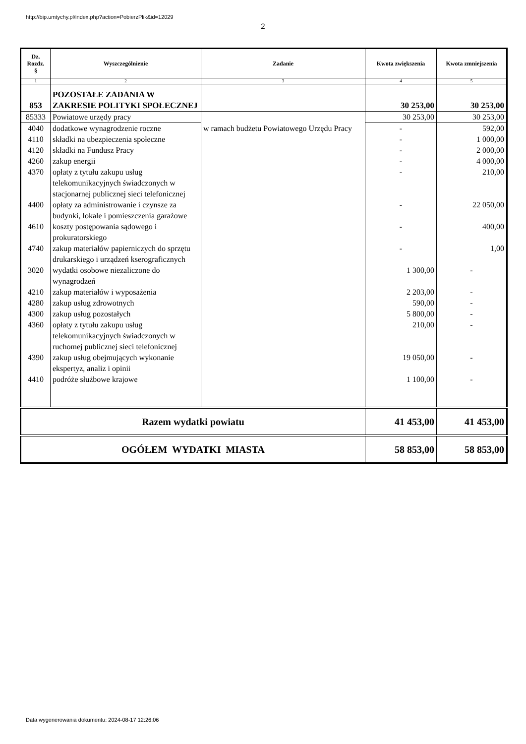http://bip.umtychy.pl/index.php?action=PobierzPlik&id=12029
2
| Dz. Rozdz. § | Wyszczególnienie | Zadanie | Kwota zwiększenia | Kwota zmniejszenia |
| --- | --- | --- | --- | --- |
| 1 | 2 | 3 | 4 | 5 |
| 853 | POZOSTAŁE ZADANIA W ZAKRESIE POLITYKI SPOŁECZNEJ | | 30 253,00 | 30 253,00 |
| 85333 | Powiatowe urzędy pracy | | 30 253,00 | 30 253,00 |
| 4040 | dodatkowe wynagrodzenie roczne | w ramach budżetu Powiatowego Urzędu Pracy | - | 592,00 |
| 4110 | składki na ubezpieczenia społeczne | | - | 1 000,00 |
| 4120 | składki na Fundusz Pracy | | - | 2 000,00 |
| 4260 | zakup energii | | - | 4 000,00 |
| 4370 | opłaty z tytułu zakupu usług telekomunikacyjnych świadczonych w stacjonarnej publicznej sieci telefonicznej | | - | 210,00 |
| 4400 | opłaty za administrowanie i czynsze za budynki, lokale i pomieszczenia garażowe | | - | 22 050,00 |
| 4610 | koszty postępowania sądowego i prokuratorskiego | | - | 400,00 |
| 4740 | zakup materiałów papierniczych do sprzętu drukarskiego i urządzeń kserograficznych | | - | 1,00 |
| 3020 | wydatki osobowe niezaliczone do wynagrodzeń | | 1 300,00 | - |
| 4210 | zakup materiałów i wyposażenia | | 2 203,00 | - |
| 4280 | zakup usług zdrowotnych | | 590,00 | - |
| 4300 | zakup usług pozostałych | | 5 800,00 | - |
| 4360 | opłaty z tytułu zakupu usług telekomunikacyjnych świadczonych w ruchomej publicznej sieci telefonicznej | | 210,00 | - |
| 4390 | zakup usług obejmujących wykonanie ekspertyz, analiz i opinii | | 19 050,00 | - |
| 4410 | podróże służbowe krajowe | | 1 100,00 | - |
| Razem wydatki powiatu | | | 41 453,00 | 41 453,00 |
| OGÓŁEM WYDATKI MIASTA | | | 58 853,00 | 58 853,00 |
Data wygenerowania dokumentu: 2024-08-17 12:26:06